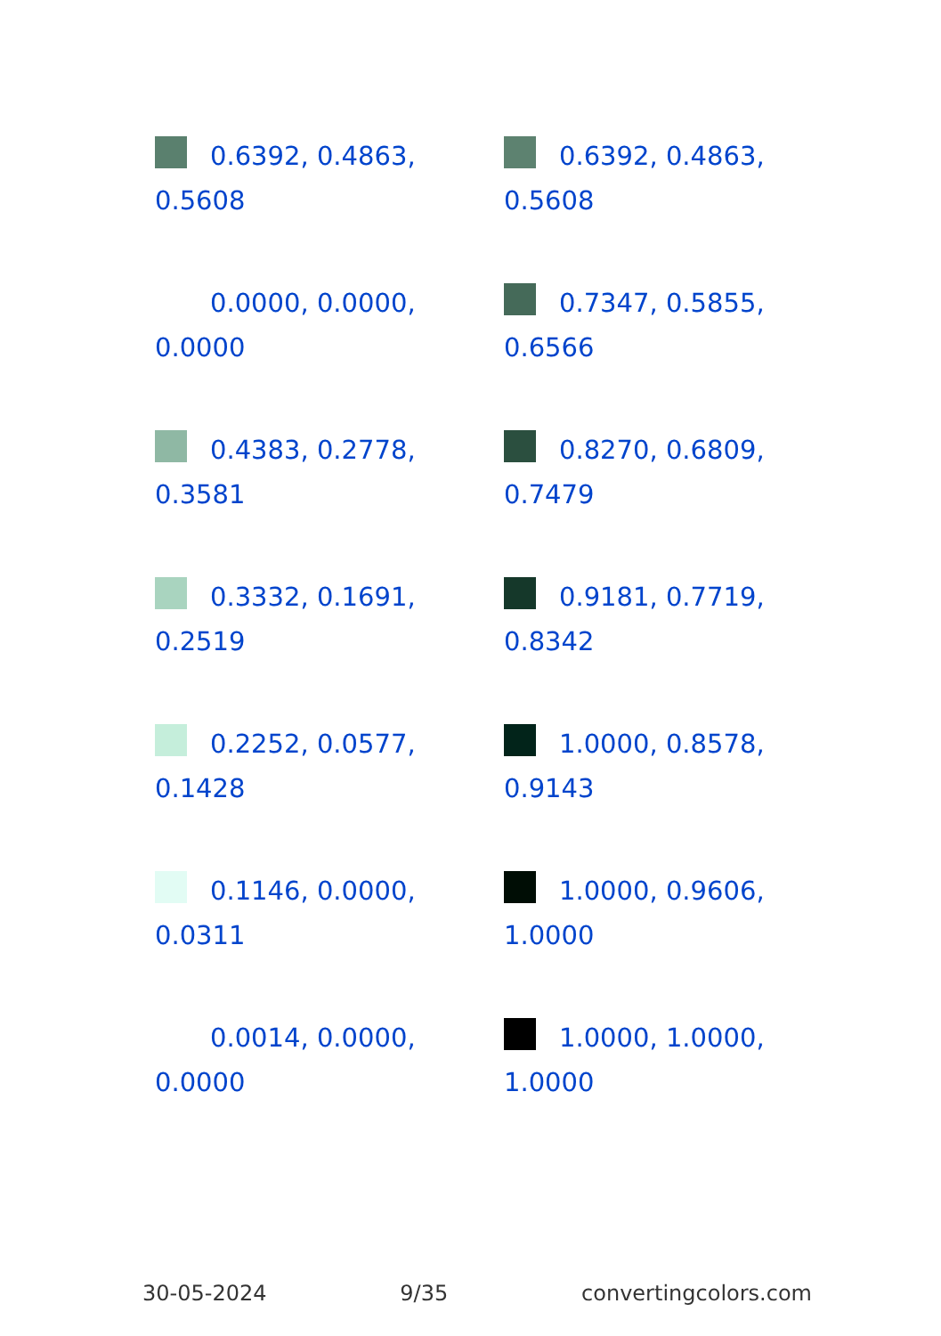0.6392, 0.4863,
0.5608
0.6392, 0.4863,
0.5608
0.0000, 0.0000,
0.0000
0.7347, 0.5855,
0.6566
0.4383, 0.2778,
0.3581
0.8270, 0.6809,
0.7479
0.3332, 0.1691,
0.2519
0.9181, 0.7719,
0.8342
0.2252, 0.0577,
0.1428
1.0000, 0.8578,
0.9143
0.1146, 0.0000,
0.0311
1.0000, 0.9606,
1.0000
0.0014, 0.0000,
0.0000
1.0000, 1.0000,
1.0000
30-05-2024 9/35 convertingcolors.com